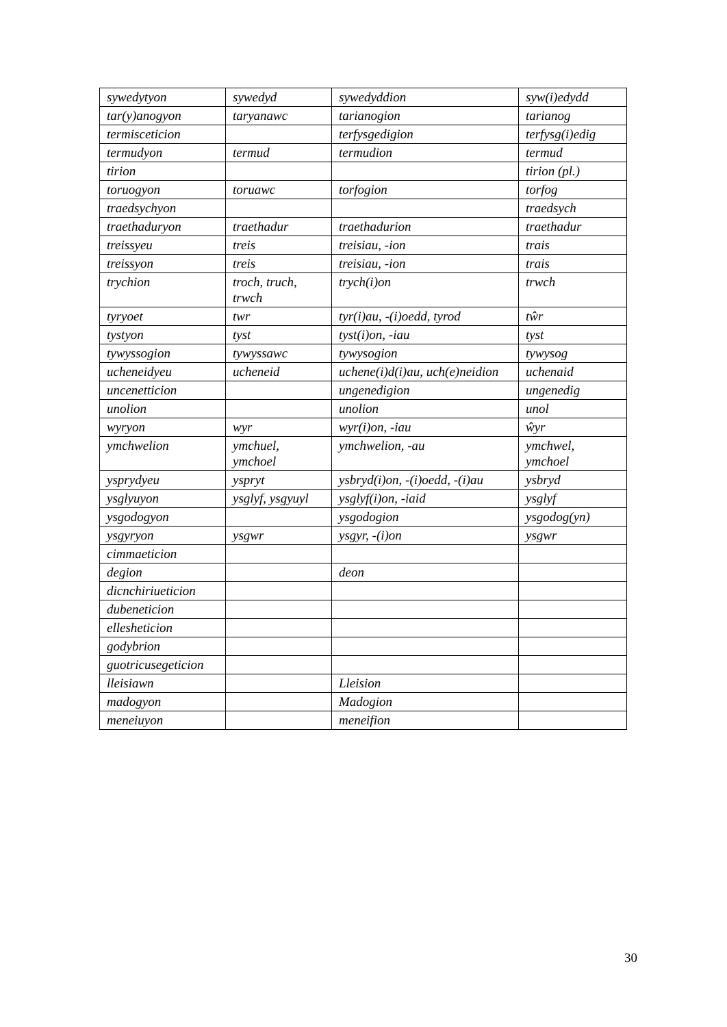| sywedytyon | sywedyd | sywedyddion | syw(i)edydd |
| tar(y)anogyon | taryanawc | tarianogion | tarianog |
| termisceticion | | terfysgedigion | terfysg(i)edig |
| termudyon | termud | termudion | termud |
| tirion | | | tirion (pl.) |
| toruogyon | toruawc | torfogion | torfog |
| traedsychyon | | | traedsych |
| traethaduryon | traethadur | traethadurion | traethadur |
| treissyeu | treis | treisiau, -ion | trais |
| treissyon | treis | treisiau, -ion | trais |
| trychion | troch, truch, trwch | trych(i)on | trwch |
| tyryoet | twr | tyr(i)au, -(i)oedd, tyrod | tŵr |
| tystyon | tyst | tyst(i)on, -iau | tyst |
| tywyssogion | tywyssawc | tywysogion | tywysog |
| ucheneidyeu | ucheneid | uchene(i)d(i)au, uch(e)neidion | uchenaid |
| uncenetticion | | ungenedigion | ungenedig |
| unolion | | unolion | unol |
| wyryon | wyr | wyr(i)on, -iau | ŵyr |
| ymchwelion | ymchuel, ymchoel | ymchwelion, -au | ymchwel, ymchoel |
| ysprydyeu | yspryt | ysbryd(i)on, -(i)oedd, -(i)au | ysbryd |
| ysglyuyon | ysglyf, ysgyuyl | ysglyf(i)on, -iaid | ysglyf |
| ysgodogyon | | ysgodogion | ysgodog(yn) |
| ysgyryon | ysgwr | ysgyr, -(i)on | ysgwr |
| cimmaeticion | | | |
| degion | | deon | |
| dicnchiriueticion | | | |
| dubeneticion | | | |
| ellesheticion | | | |
| godybrion | | | |
| guotricusegeticion | | | |
| lleisiawn | | Lleision | |
| madogyon | | Madogion | |
| meneiuyon | | meneifion | |
30